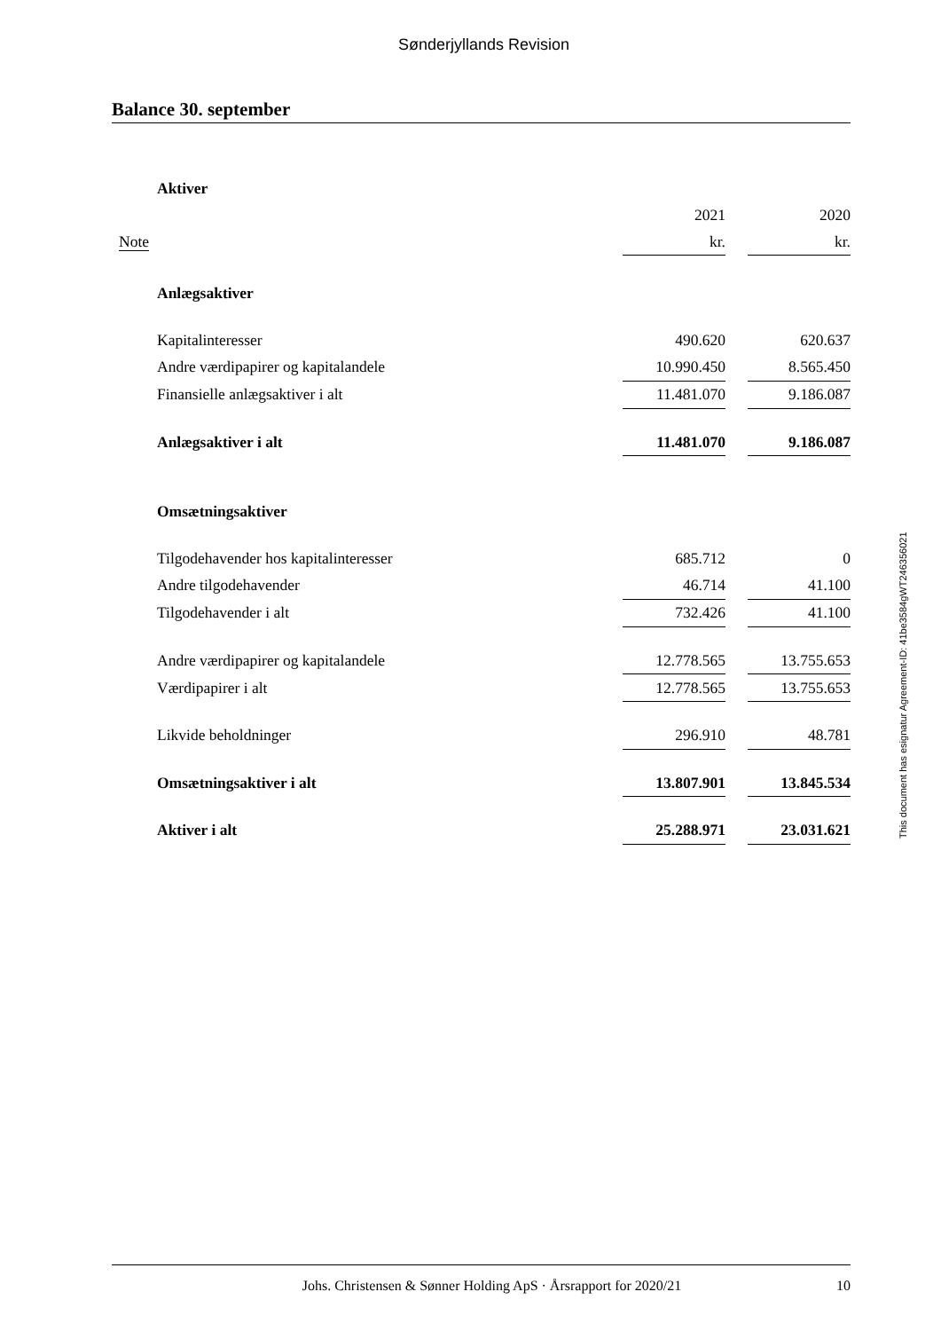Sønderjyllands Revision
Balance 30. september
| Aktiver | | | |
| | 2021 | | 2020 |
| Note | kr. | | kr. |
| Anlægsaktiver | | | |
| Kapitalinteresser | 490.620 | | 620.637 |
| Andre værdipapirer og kapitalandele | 10.990.450 | | 8.565.450 |
| Finansielle anlægsaktiver i alt | 11.481.070 | | 9.186.087 |
| Anlægsaktiver i alt | 11.481.070 | | 9.186.087 |
| Omsætningsaktiver | | | |
| Tilgodehavender hos kapitalinteresser | 685.712 | | 0 |
| Andre tilgodehavender | 46.714 | | 41.100 |
| Tilgodehavender i alt | 732.426 | | 41.100 |
| Andre værdipapirer og kapitalandele | 12.778.565 | | 13.755.653 |
| Værdipapirer i alt | 12.778.565 | | 13.755.653 |
| Likvide beholdninger | 296.910 | | 48.781 |
| Omsætningsaktiver i alt | 13.807.901 | | 13.845.534 |
| Aktiver i alt | 25.288.971 | | 23.031.621 |
This document has esignatur Agreement-ID: 41be3584gWT246356021
Johs. Christensen & Sønner Holding ApS · Årsrapport for 2020/21 10